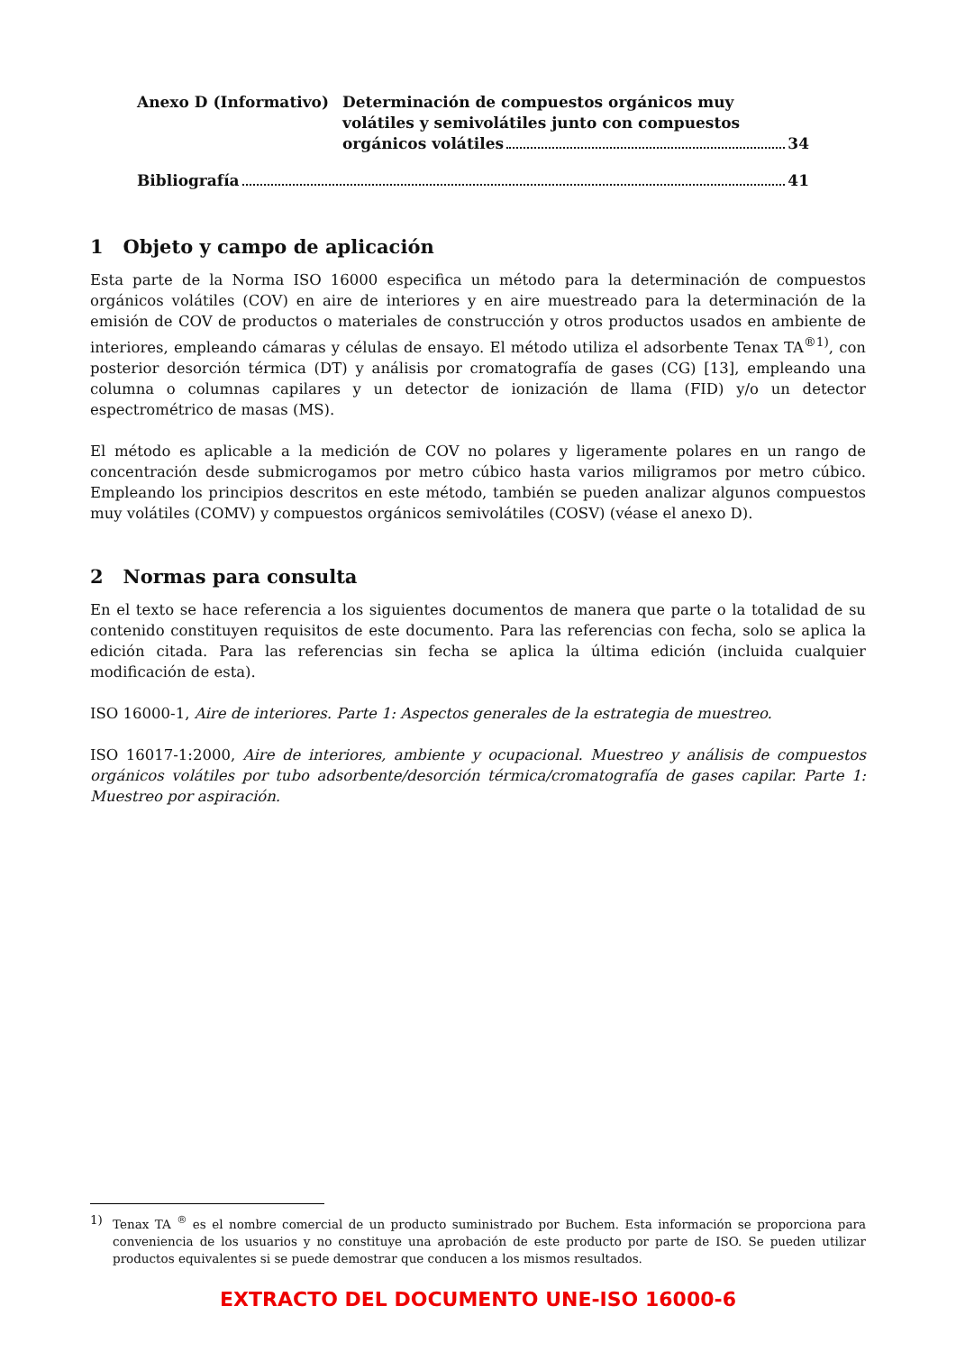Anexo D (Informativo) Determinación de compuestos orgánicos muy
volátiles y semivolátiles junto con compuestos
orgánicos volátiles 34
Bibliografía 41
1 Objeto y campo de aplicación
Esta parte de la Norma ISO 16000 especifica un método para la determinación de compuestos orgánicos volátiles (COV) en aire de interiores y en aire muestreado para la determinación de la emisión de COV de productos o materiales de construcción y otros productos usados en ambiente de interiores, empleando cámaras y células de ensayo. El método utiliza el adsorbente Tenax TA<sup>®1)</sup>, con posterior desorción térmica (DT) y análisis por cromatografía de gases (CG) [13], empleando una columna o columnas capilares y un detector de ionización de llama (FID) y/o un detector espectrométrico de masas (MS).
El método es aplicable a la medición de COV no polares y ligeramente polares en un rango de concentración desde submicrogamos por metro cúbico hasta varios miligramos por metro cúbico. Empleando los principios descritos en este método, también se pueden analizar algunos compuestos muy volátiles (COMV) y compuestos orgánicos semivolátiles (COSV) (véase el anexo D).
2 Normas para consulta
En el texto se hace referencia a los siguientes documentos de manera que parte o la totalidad de su contenido constituyen requisitos de este documento. Para las referencias con fecha, solo se aplica la edición citada. Para las referencias sin fecha se aplica la última edición (incluida cualquier modificación de esta).
ISO 16000-1, Aire de interiores. Parte 1: Aspectos generales de la estrategia de muestreo.
ISO 16017-1:2000, Aire de interiores, ambiente y ocupacional. Muestreo y análisis de compuestos orgánicos volátiles por tubo adsorbente/desorción térmica/cromatografía de gases capilar. Parte 1: Muestreo por aspiración.
1) Tenax TA <sup>®</sup> es el nombre comercial de un producto suministrado por Buchem. Esta información se proporciona para conveniencia de los usuarios y no constituye una aprobación de este producto por parte de ISO. Se pueden utilizar productos equivalentes si se puede demostrar que conducen a los mismos resultados.
EXTRACTO DEL DOCUMENTO UNE-ISO 16000-6